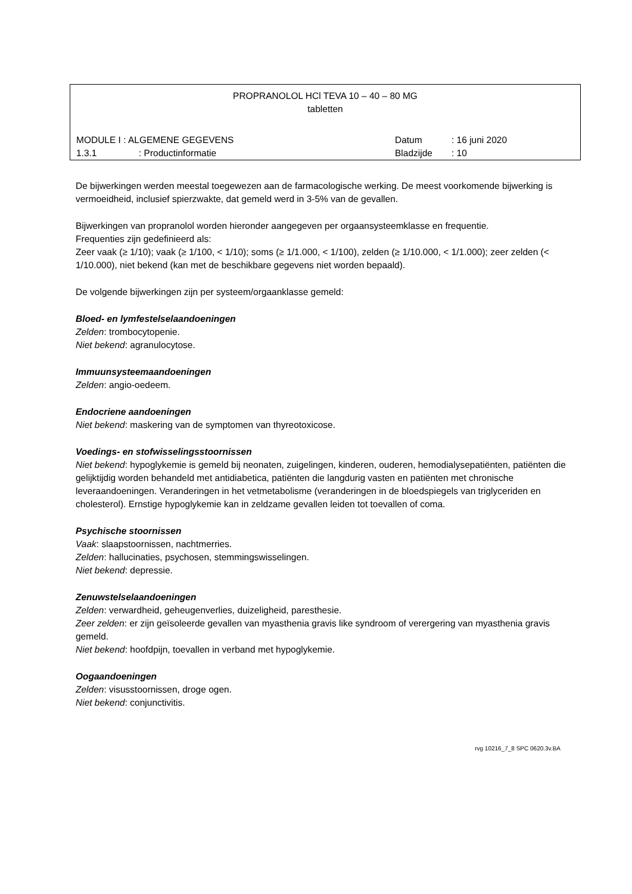PROPRANOLOL HCl TEVA 10 – 40 – 80 MG
tabletten
MODULE I : ALGEMENE GEGEVENS Datum: 16 juni 2020
1.3.1: Productinformatie Bladzijde: 10
De bijwerkingen werden meestal toegewezen aan de farmacologische werking. De meest voorkomende bijwerking is vermoeidheid, inclusief spierzwakte, dat gemeld werd in 3-5% van de gevallen.
Bijwerkingen van propranolol worden hieronder aangegeven per orgaansysteemklasse en frequentie.
Frequenties zijn gedefinieerd als:
Zeer vaak (≥ 1/10); vaak (≥ 1/100, < 1/10); soms (≥ 1/1.000, < 1/100), zelden (≥ 1/10.000, < 1/1.000); zeer zelden (< 1/10.000), niet bekend (kan met de beschikbare gegevens niet worden bepaald).
De volgende bijwerkingen zijn per systeem/orgaanklasse gemeld:
Bloed- en lymfestelselaandoeningen
Zelden: trombocytopenie.
Niet bekend: agranulocytose.
Immuunsysteemaandoeningen
Zelden: angio-oedeem.
Endocriene aandoeningen
Niet bekend: maskering van de symptomen van thyreotoxicose.
Voedings- en stofwisselingsstoornissen
Niet bekend: hypoglykemie is gemeld bij neonaten, zuigelingen, kinderen, ouderen, hemodialysepatiënten, patiënten die gelijktijdig worden behandeld met antidiabetica, patiënten die langdurig vasten en patiënten met chronische leveraandoeningen. Veranderingen in het vetmetabolisme (veranderingen in de bloedspiegels van triglyceriden en cholesterol). Ernstige hypoglykemie kan in zeldzame gevallen leiden tot toevallen of coma.
Psychische stoornissen
Vaak: slaapstoornissen, nachtmerries.
Zelden: hallucinaties, psychosen, stemmingswisselingen.
Niet bekend: depressie.
Zenuwstelselaandoeningen
Zelden: verwardheid, geheugenverlies, duizeligheid, paresthesie.
Zeer zelden: er zijn geïsoleerde gevallen van myasthenia gravis like syndroom of verergering van myasthenia gravis gemeld.
Niet bekend: hoofdpijn, toevallen in verband met hypoglykemie.
Oogaandoeningen
Zelden: visusstoornissen, droge ogen.
Niet bekend: conjunctivitis.
rvg 10216_7_8 SPC 0620.3v.BA